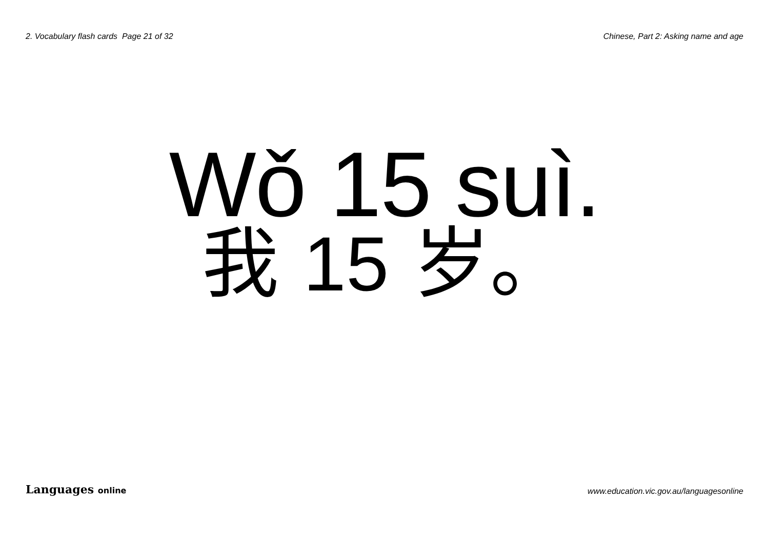2. Vocabulary flash cards Page 21 of 32
Chinese, Part 2: Asking name and age
Wǒ 15 suì.
我 15 岁。
Languages online
www.education.vic.gov.au/languagesonline